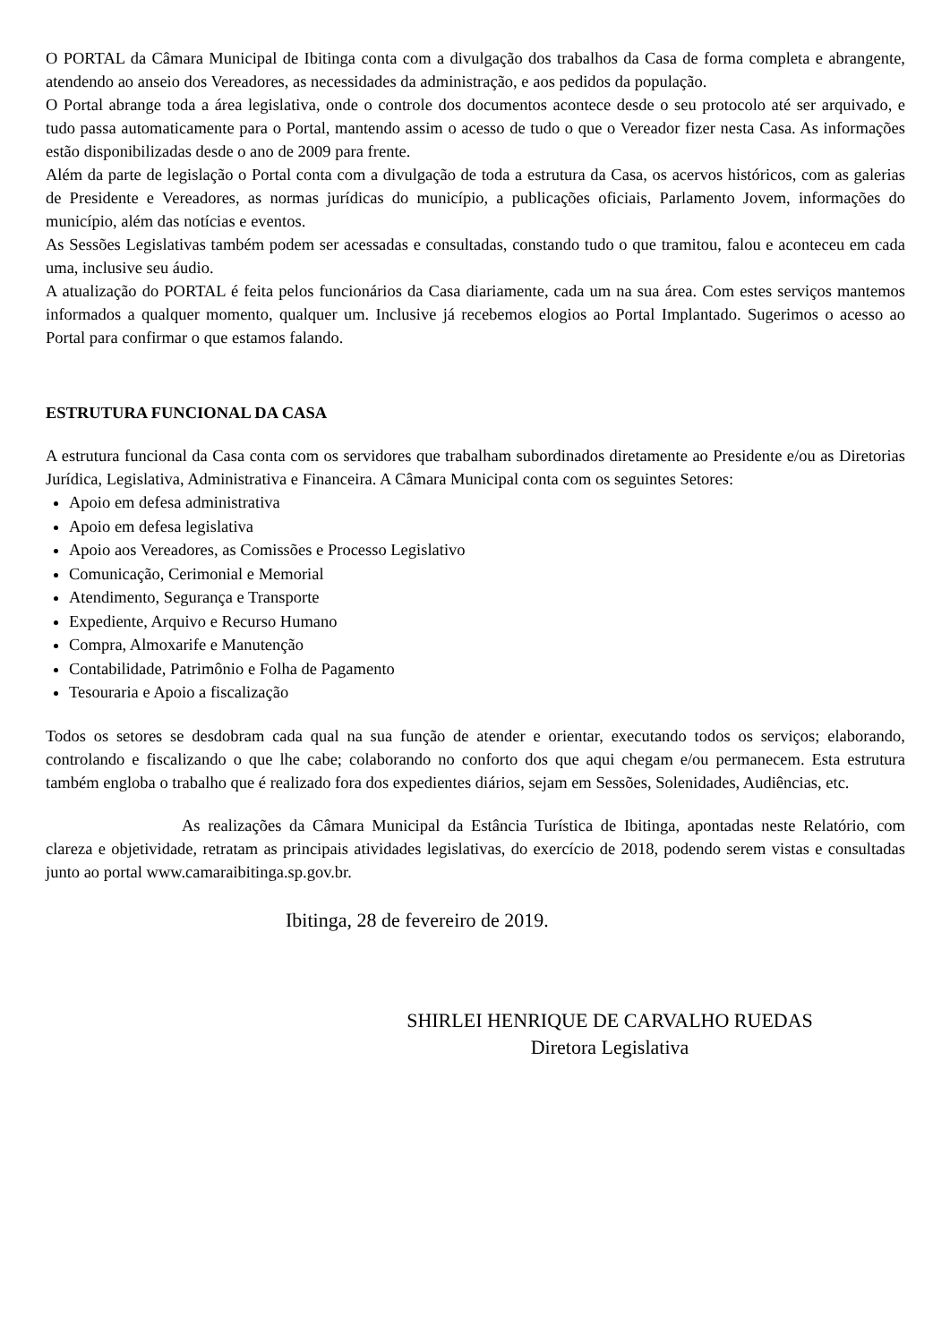O PORTAL da Câmara Municipal de Ibitinga conta com a divulgação dos trabalhos da Casa de forma completa e abrangente, atendendo ao anseio dos Vereadores, as necessidades da administração, e aos pedidos da população.
O Portal abrange toda a área legislativa, onde o controle dos documentos acontece desde o seu protocolo até ser arquivado, e tudo passa automaticamente para o Portal, mantendo assim o acesso de tudo o que o Vereador fizer nesta Casa. As informações estão disponibilizadas desde o ano de 2009 para frente.
Além da parte de legislação o Portal conta com a divulgação de toda a estrutura da Casa, os acervos históricos, com as galerias de Presidente e Vereadores, as normas jurídicas do município, a publicações oficiais, Parlamento Jovem, informações do município, além das notícias e eventos.
As Sessões Legislativas também podem ser acessadas e consultadas, constando tudo o que tramitou, falou e aconteceu em cada uma, inclusive seu áudio.
A atualização do PORTAL é feita pelos funcionários da Casa diariamente, cada um na sua área. Com estes serviços mantemos informados a qualquer momento, qualquer um. Inclusive já recebemos elogios ao Portal Implantado. Sugerimos o acesso ao Portal para confirmar o que estamos falando.
ESTRUTURA FUNCIONAL DA CASA
A estrutura funcional da Casa conta com os servidores que trabalham subordinados diretamente ao Presidente e/ou as Diretorias Jurídica, Legislativa, Administrativa e Financeira. A Câmara Municipal conta com os seguintes Setores:
Apoio em defesa administrativa
Apoio em defesa legislativa
Apoio aos Vereadores, as Comissões e Processo Legislativo
Comunicação, Cerimonial e Memorial
Atendimento, Segurança e Transporte
Expediente, Arquivo e Recurso Humano
Compra, Almoxarife e Manutenção
Contabilidade, Patrimônio e Folha de Pagamento
Tesouraria e Apoio a fiscalização
Todos os setores se desdobram cada qual na sua função de atender e orientar, executando todos os serviços; elaborando, controlando e fiscalizando o que lhe cabe; colaborando no conforto dos que aqui chegam e/ou permanecem. Esta estrutura também engloba o trabalho que é realizado fora dos expedientes diários, sejam em Sessões, Solenidades, Audiências, etc.
As realizações da Câmara Municipal da Estância Turística de Ibitinga, apontadas neste Relatório, com clareza e objetividade, retratam as principais atividades legislativas, do exercício de 2018, podendo serem vistas e consultadas junto ao portal www.camaraibitinga.sp.gov.br.
Ibitinga, 28 de fevereiro de 2019.
SHIRLEI HENRIQUE DE CARVALHO RUEDAS
Diretora Legislativa